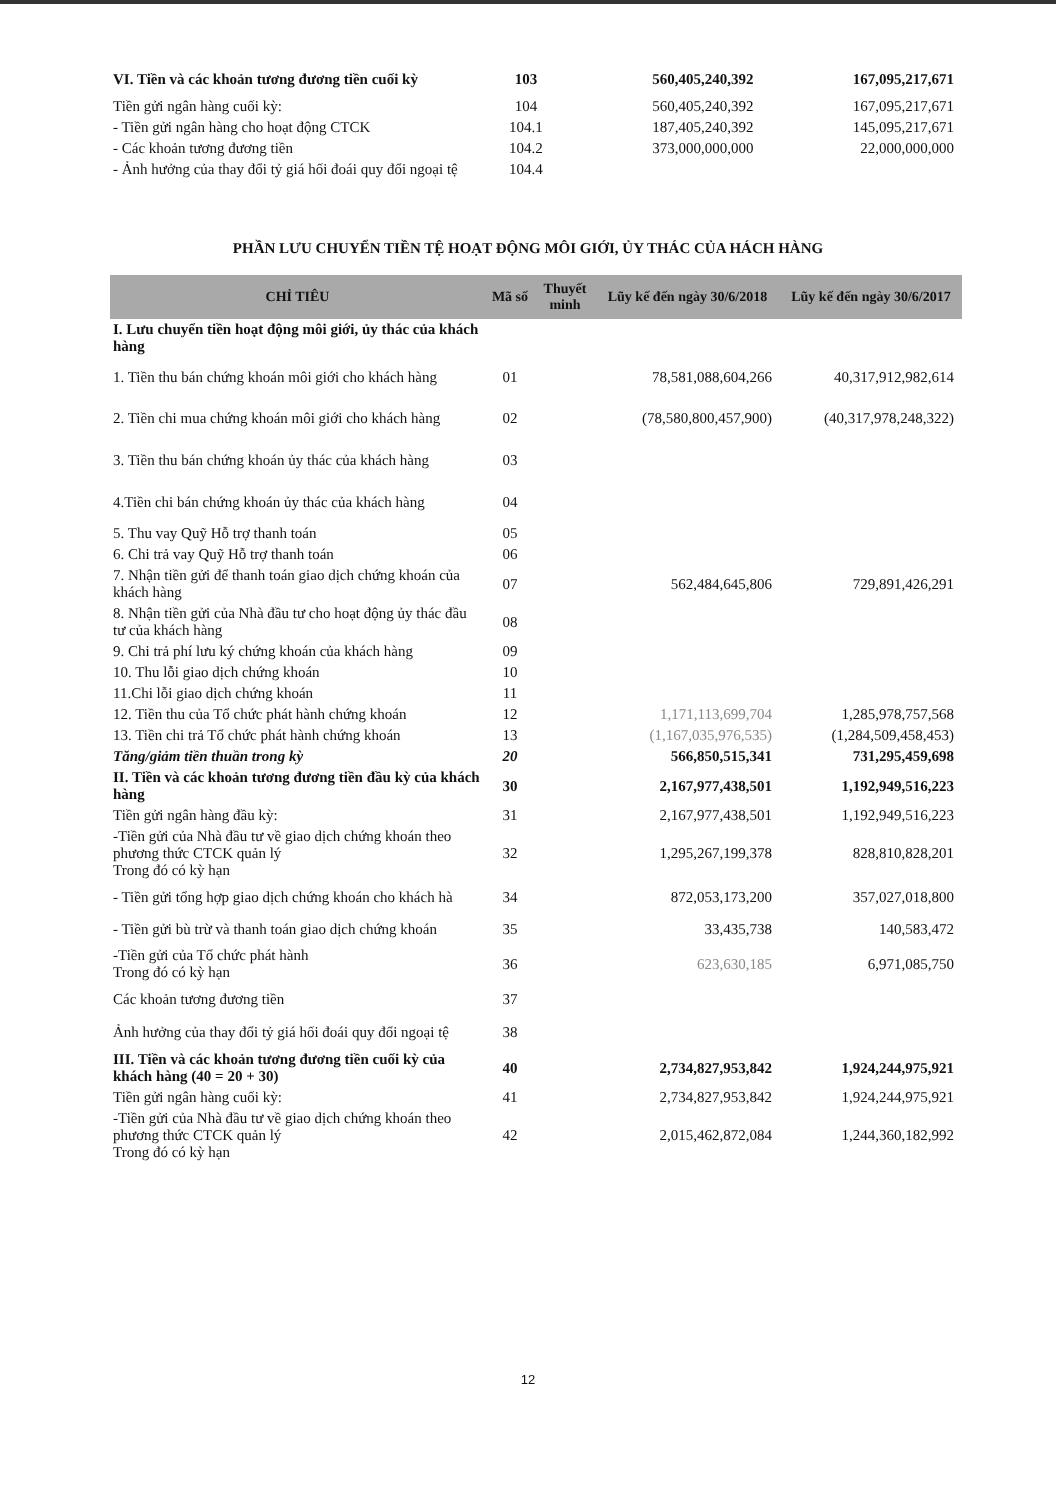| VI. Tiền và các khoản tương đương tiền cuối kỳ | 103 | 560,405,240,392 | 167,095,217,671 |
| Tiền gửi ngân hàng cuối kỳ: | 104 | 560,405,240,392 | 167,095,217,671 |
| - Tiền gửi ngân hàng cho hoạt động CTCK | 104.1 | 187,405,240,392 | 145,095,217,671 |
| - Các khoản tương đương tiền | 104.2 | 373,000,000,000 | 22,000,000,000 |
| - Ảnh hưởng của thay đổi tỷ giá hối đoái quy đổi ngoại tệ | 104.4 | | |
PHẦN LƯU CHUYỂN TIỀN TỆ HOẠT ĐỘNG MÔI GIỚI, ỦY THÁC CỦA HÁCH HÀNG
| CHỈ TIÊU | Mã số | Thuyết minh | Lũy kế đến ngày 30/6/2018 | Lũy kế đến ngày 30/6/2017 |
| --- | --- | --- | --- | --- |
| I. Lưu chuyển tiền hoạt động môi giới, ủy thác của khách hàng | | | | |
| 1. Tiền thu bán chứng khoán môi giới cho khách hàng | 01 | | 78,581,088,604,266 | 40,317,912,982,614 |
| 2. Tiền chi mua chứng khoán môi giới cho khách hàng | 02 | | (78,580,800,457,900) | (40,317,978,248,322) |
| 3. Tiền thu bán chứng khoán ủy thác của khách hàng | 03 | | | |
| 4.Tiền chi bán chứng khoán ủy thác của khách hàng | 04 | | | |
| 5. Thu vay Quỹ Hỗ trợ thanh toán | 05 | | | |
| 6. Chi trả vay Quỹ Hỗ trợ thanh toán | 06 | | | |
| 7. Nhận tiền gửi để thanh toán giao dịch chứng khoán của khách hàng | 07 | | 562,484,645,806 | 729,891,426,291 |
| 8. Nhận tiền gửi của Nhà đầu tư cho hoạt động ủy thác đầu tư của khách hàng | 08 | | | |
| 9. Chi trả phí lưu ký chứng khoán của khách hàng | 09 | | | |
| 10. Thu lỗi giao dịch chứng khoán | 10 | | | |
| 11.Chi lỗi giao dịch chứng khoán | 11 | | | |
| 12. Tiền thu của Tổ chức phát hành chứng khoán | 12 | | 1,171,113,699,704 | 1,285,978,757,568 |
| 13. Tiền chi trả Tổ chức phát hành chứng khoán | 13 | | (1,167,035,976,535) | (1,284,509,458,453) |
| Tăng/giảm tiền thuần trong kỳ | 20 | | 566,850,515,341 | 731,295,459,698 |
| II. Tiền và các khoản tương đương tiền đầu kỳ của khách hàng | 30 | | 2,167,977,438,501 | 1,192,949,516,223 |
| Tiền gửi ngân hàng đầu kỳ: | 31 | | 2,167,977,438,501 | 1,192,949,516,223 |
| -Tiền gửi của Nhà đầu tư về giao dịch chứng khoán theo phương thức CTCK quản lý Trong đó có kỳ hạn | 32 | | 1,295,267,199,378 | 828,810,828,201 |
| - Tiền gửi tổng hợp giao dịch chứng khoán cho khách hà | 34 | | 872,053,173,200 | 357,027,018,800 |
| - Tiền gửi bù trừ và thanh toán giao dịch chứng khoán | 35 | | 33,435,738 | 140,583,472 |
| -Tiền gửi của Tổ chức phát hành Trong đó có kỳ hạn | 36 | | 623,630,185 | 6,971,085,750 |
| Các khoản tương đương tiền | 37 | | | |
| Ảnh hưởng của thay đổi tỷ giá hối đoái quy đổi ngoại tệ | 38 | | | |
| III. Tiền và các khoản tương đương tiền cuối kỳ của khách hàng (40 = 20 + 30) | 40 | | 2,734,827,953,842 | 1,924,244,975,921 |
| Tiền gửi ngân hàng cuối kỳ: | 41 | | 2,734,827,953,842 | 1,924,244,975,921 |
| -Tiền gửi của Nhà đầu tư về giao dịch chứng khoán theo phương thức CTCK quản lý Trong đó có kỳ hạn | 42 | | 2,015,462,872,084 | 1,244,360,182,992 |
12